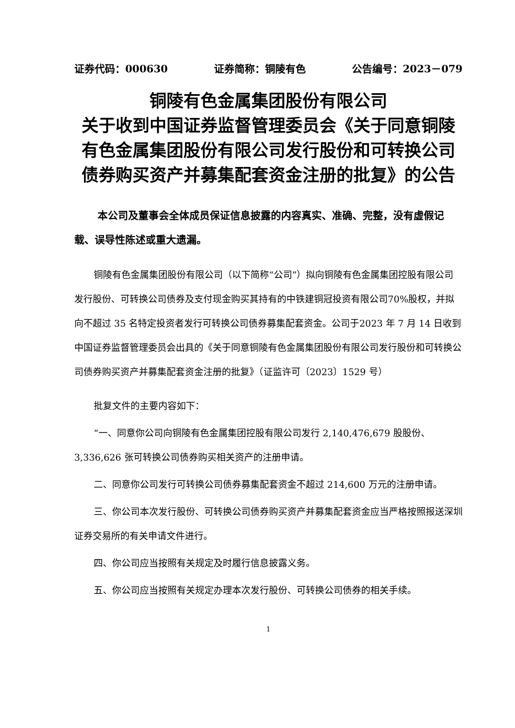证券代码：000630 证券简称：铜陵有色 公告编号：2023－079
铜陵有色金属集团股份有限公司
关于收到中国证券监督管理委员会《关于同意铜陵有色金属集团股份有限公司发行股份和可转换公司债券购买资产并募集配套资金注册的批复》的公告
本公司及董事会全体成员保证信息披露的内容真实、准确、完整，没有虚假记载、误导性陈述或重大遗漏。
铜陵有色金属集团股份有限公司（以下简称“公司”）拟向铜陵有色金属集团控股有限公司发行股份、可转换公司债券及支付现金购买其持有的中铁建铜冠投资有限公司70%股权，并拟向不超过 35 名特定投资者发行可转换公司债券募集配套资金。公司于2023 年 7 月 14 日收到中国证券监督管理委员会出具的《关于同意铜陵有色金属集团股份有限公司发行股份和可转换公司债券购买资产并募集配套资金注册的批复》（证监许可〔2023〕1529 号）
批复文件的主要内容如下：
“一、同意你公司向铜陵有色金属集团控股有限公司发行 2,140,476,679 股股份、3,336,626 张可转换公司债券购买相关资产的注册申请。
二、同意你公司发行可转换公司债券募集配套资金不超过 214,600 万元的注册申请。
三、你公司本次发行股份、可转换公司债券购买资产并募集配套资金应当严格按照报送深圳证券交易所的有关申请文件进行。
四、你公司应当按照有关规定及时履行信息披露义务。
五、你公司应当按照有关规定办理本次发行股份、可转换公司债券的相关手续。
1